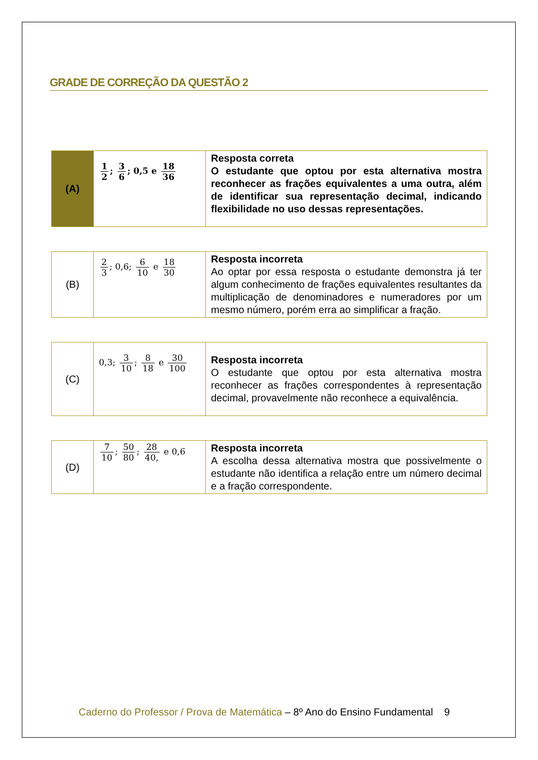GRADE DE CORREÇÃO DA QUESTÃO 2
| (A) | 1 2 ; 3 6 ; 0,5 e 18 36 | Resposta correta O estudante que optou por esta alternativa mostra reconhecer as frações equivalentes a uma outra, além de identificar sua representação decimal, indicando flexibilidade no uso dessas representações. |
| (B) | 2 3 ; 0,6; 6 10 e 18 30 | Resposta incorreta Ao optar por essa resposta o estudante demonstra já ter algum conhecimento de frações equivalentes resultantes da multiplicação de denominadores e numeradores por um mesmo número, porém erra ao simplificar a fração. |
| (C) | 0,3; 3 10 ; 8 18 e 30 100 | Resposta incorreta O estudante que optou por esta alternativa mostra reconhecer as frações correspondentes à representação decimal, provavelmente não reconhece a equivalência. |
| (D) | 7 10 ; 50 80 ; 28 40, e 0,6 | Resposta incorreta A escolha dessa alternativa mostra que possivelmente o estudante não identifica a relação entre um número decimal e a fração correspondente. |
Caderno do Professor / Prova de Matemática – 8º Ano do Ensino Fundamental 9